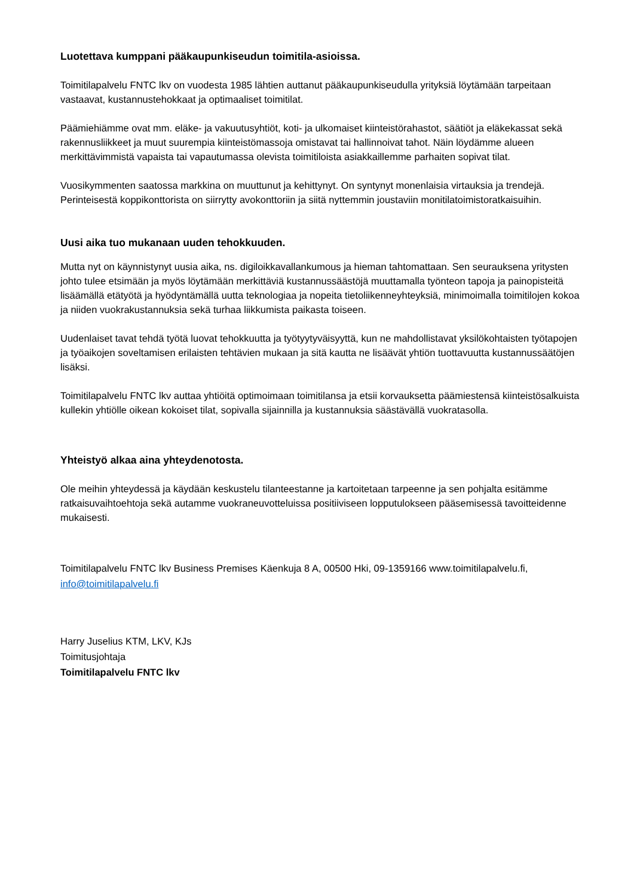Luotettava kumppani pääkaupunkiseudun toimitila-asioissa.
Toimitilapalvelu FNTC lkv on vuodesta 1985 lähtien auttanut pääkaupunkiseudulla yrityksiä löytämään tarpeitaan vastaavat, kustannustehokkaat ja optimaaliset toimitilat.
Päämiehiämme ovat mm. eläke- ja vakuutusyhtiöt, koti- ja ulkomaiset kiinteistörahastot, säätiöt ja eläkekassat sekä rakennusliikkeet ja muut suurempia kiinteistömassoja omistavat tai hallinnoivat tahot. Näin löydämme alueen merkittävimmistä vapaista tai vapautumassa olevista toimitiloista asiakkaillemme parhaiten sopivat tilat.
Vuosikymmenten saatossa markkina on muuttunut ja kehittynyt. On syntynyt monenlaisia virtauksia ja trendejä. Perinteisestä koppikonttorista on siirrytty avokonttoriin ja siitä nyttemmin joustaviin monitilatoimistoratkaisuihin.
Uusi aika tuo mukanaan uuden tehokkuuden.
Mutta nyt on käynnistynyt uusia aika, ns. digiloikkavallankumous ja hieman tahtomattaan. Sen seurauksena yritysten johto tulee etsimään ja myös löytämään merkittäviä kustannussäästöjä muuttamalla työnteon tapoja ja painopisteitä lisäämällä etätyötä ja hyödyntämällä uutta teknologiaa ja nopeita tietoliikenneyhteyksiä, minimoimalla toimitilojen kokoa ja niiden vuokrakustannuksia sekä turhaa liikkumista paikasta toiseen.
Uudenlaiset tavat tehdä työtä luovat tehokkuutta ja työtyytyväisyyttä, kun ne mahdollistavat yksilökohtaisten työtapojen ja työaikojen soveltamisen erilaisten tehtävien mukaan ja sitä kautta ne lisäävät yhtiön tuottavuutta kustannussäätöjen lisäksi.
Toimitilapalvelu FNTC lkv auttaa yhtiöitä optimoimaan toimitilansa ja etsii korvauksetta päämiestensä kiinteistösalkuista kullekin yhtiölle oikean kokoiset tilat, sopivalla sijainnilla ja kustannuksia säästävällä vuokratasolla.
Yhteistyö alkaa aina yhteydenotosta.
Ole meihin yhteydessä ja käydään keskustelu tilanteestanne ja kartoitetaan tarpeenne ja sen pohjalta esitämme ratkaisuvaihtoehtoja sekä autamme vuokraneuvotteluissa positiiviseen lopputulokseen pääsemisessä tavoitteidenne mukaisesti.
Toimitilapalvelu FNTC lkv Business Premises Käenkuja 8 A, 00500 Hki, 09-1359166 www.toimitilapalvelu.fi, info@toimitilapalvelu.fi
Harry Juselius KTM, LKV, KJs
Toimitusjohtaja
Toimitilapalvelu FNTC lkv